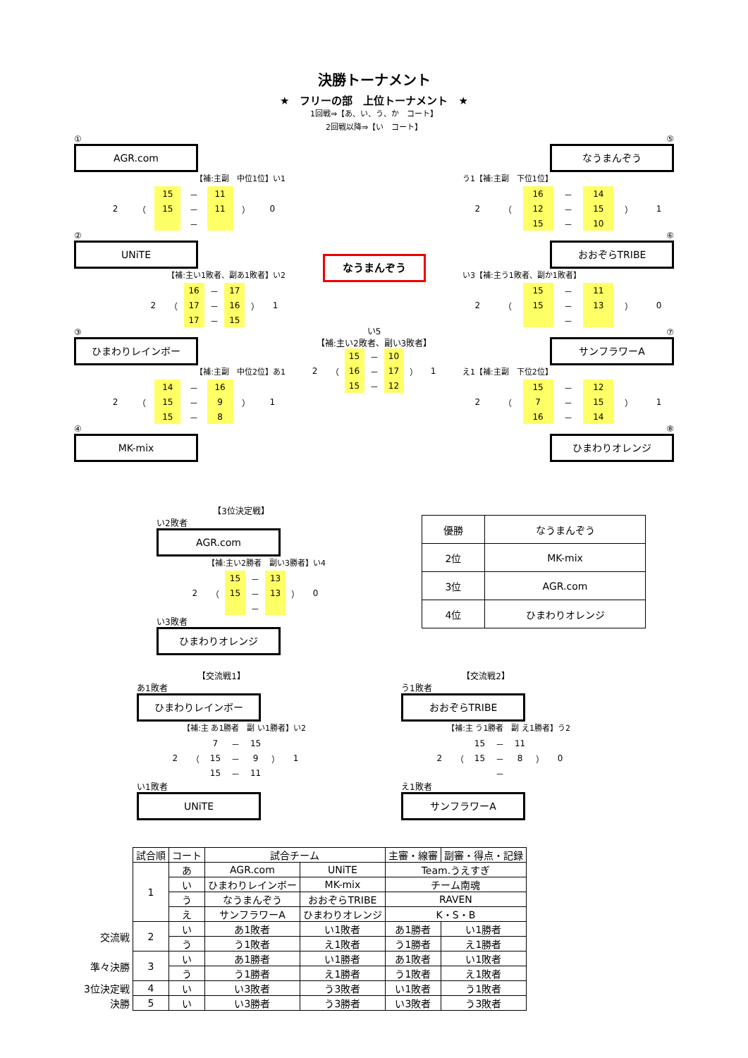決勝トーナメント
★　フリーの部　上位トーナメント　★
1回戦⇒【あ、い、う、か　コート】
2回戦以降⇒【い　コート】
①
AGR.com
【補:主副　中位1位】い1
| | | 15 | － | 11 | | |
| 2 | （ | 15 | － | 11 | ） | 0 |
| | | | － | | | |
②
UNiTE
【補:主い1敗者、副あ1敗者】い2
| | | 16 | － | 17 | | |
| 2 | （ | 17 | － | 16 | ） | 1 |
| | | 17 | － | 15 | | |
③
ひまわりレインボー
【補:主副　中位2位】あ1
| | | 14 | － | 16 | | |
| 2 | （ | 15 | － | 9 | ） | 1 |
| | | 15 | － | 8 | | |
④
MK-mix
なうまんぞう
い5
【補:主い2敗者、副い3敗者】
| | | 15 | － | 10 | | |
| 2 | （ | 16 | － | 17 | ） | 1 |
| | | 15 | － | 12 | | |
⑤
なうまんぞう
う1【補:主副　下位1位】
| | | 16 | － | 14 | | |
| 2 | （ | 12 | － | 15 | ） | 1 |
| | | 15 | － | 10 | | |
⑥
おおぞらTRIBE
い3【補:主う1敗者、副か1敗者】
| | | 15 | － | 11 | | |
| 2 | （ | 15 | － | 13 | ） | 0 |
| | | | － | | | |
⑦
サンフラワーA
え1【補:主副　下位2位】
| | | 15 | － | 12 | | |
| 2 | （ | 7 | － | 15 | ） | 1 |
| | | 16 | － | 14 | | |
⑧
ひまわりオレンジ
【3位決定戦】
い2敗者
AGR.com
【補:主い2勝者　副い3勝者】い4
| | | 15 | － | 13 | | |
| 2 | （ | 15 | － | 13 | ） | 0 |
| | | | － | | | |
い3敗者
ひまわりオレンジ
| 優勝 | なうまんぞう |
| 2位 | MK-mix |
| 3位 | AGR.com |
| 4位 | ひまわりオレンジ |
【交流戦1】
あ1敗者
ひまわりレインボー
【補:主 あ1勝者　副 い1勝者】い2
| | | 7 | － | 15 | | |
| 2 | （ | 15 | － | 9 | ） | 1 |
| | | 15 | － | 11 | | |
い1敗者
UNiTE
【交流戦2】
う1敗者
おおぞらTRIBE
【補:主 う1勝者　副 え1勝者】う2
| | | 15 | － | 11 | | |
| 2 | （ | 15 | － | 8 | ） | 0 |
| | | | － | | | |
え1敗者
サンフラワーA
| | 試合順 | コート | 試合チーム | | 主審・線審 | 副審・得点・記録 |
| | 1 | あ | AGR.com | UNiTE | Team.うえすぎ | |
| | | い | ひまわりレインボー | MK-mix | チーム南魂 | |
| | | う | なうまんぞう | おおぞらTRIBE | RAVEN | |
| | | え | サンフラワーA | ひまわりオレンジ | K・S・B | |
| 交流戦 | 2 | い | あ1敗者 | い1敗者 | あ1勝者 | い1勝者 |
| | | う | う1敗者 | え1敗者 | う1勝者 | え1勝者 |
| 準々決勝 | 3 | い | あ1勝者 | い1勝者 | あ1敗者 | い1敗者 |
| | | う | う1勝者 | え1勝者 | う1敗者 | え1敗者 |
| 3位決定戦 | 4 | い | い3敗者 | う3敗者 | い1敗者 | う1敗者 |
| 決勝 | 5 | い | い3勝者 | う3勝者 | い3敗者 | う3敗者 |